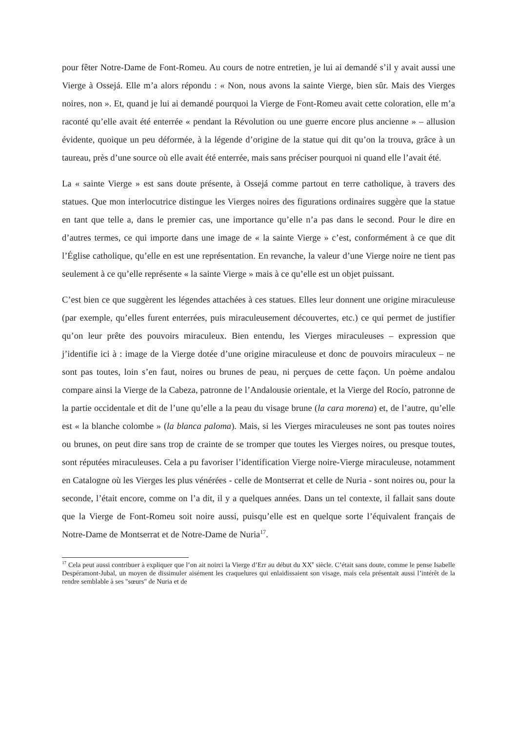pour fêter Notre-Dame de Font-Romeu. Au cours de notre entretien, je lui ai demandé s’il y avait aussi une Vierge à Ossejá. Elle m’a alors répondu : « Non, nous avons la sainte Vierge, bien sûr. Mais des Vierges noires, non ». Et, quand je lui ai demandé pourquoi la Vierge de Font-Romeu avait cette coloration, elle m’a raconté qu’elle avait été enterrée « pendant la Révolution ou une guerre encore plus ancienne » – allusion évidente, quoique un peu déformée, à la légende d’origine de la statue qui dit qu’on la trouva, grâce à un taureau, près d’une source où elle avait été enterrée, mais sans préciser pourquoi ni quand elle l’avait été.
La « sainte Vierge » est sans doute présente, à Ossejá comme partout en terre catholique, à travers des statues. Que mon interlocutrice distingue les Vierges noires des figurations ordinaires suggère que la statue en tant que telle a, dans le premier cas, une importance qu’elle n’a pas dans le second. Pour le dire en d’autres termes, ce qui importe dans une image de « la sainte Vierge » c’est, conformément à ce que dit l’Église catholique, qu’elle en est une représentation. En revanche, la valeur d’une Vierge noire ne tient pas seulement à ce qu’elle représente « la sainte Vierge » mais à ce qu’elle est un objet puissant.
C’est bien ce que suggèrent les légendes attachées à ces statues. Elles leur donnent une origine miraculeuse (par exemple, qu’elles furent enterrées, puis miraculeusement découvertes, etc.) ce qui permet de justifier qu’on leur prête des pouvoirs miraculeux. Bien entendu, les Vierges miraculeuses – expression que j’identifie ici à : image de la Vierge dotée d’une origine miraculeuse et donc de pouvoirs miraculeux – ne sont pas toutes, loin s’en faut, noires ou brunes de peau, ni perçues de cette façon. Un poème andalou compare ainsi la Vierge de la Cabeza, patronne de l’Andalousie orientale, et la Vierge del Rocío, patronne de la partie occidentale et dit de l’une qu’elle a la peau du visage brune (la cara morena) et, de l’autre, qu’elle est « la blanche colombe » (la blanca paloma). Mais, si les Vierges miraculeuses ne sont pas toutes noires ou brunes, on peut dire sans trop de crainte de se tromper que toutes les Vierges noires, ou presque toutes, sont réputées miraculeuses. Cela a pu favoriser l’identification Vierge noire-Vierge miraculeuse, notamment en Catalogne où les Vierges les plus vénérées - celle de Montserrat et celle de Nuria - sont noires ou, pour la seconde, l’était encore, comme on l’a dit, il y a quelques années. Dans un tel contexte, il fallait sans doute que la Vierge de Font-Romeu soit noire aussi, puisqu’elle est en quelque sorte l’équivalent français de Notre-Dame de Montserrat et de Notre-Dame de Nuria<sup>17</sup>.
<sup>17</sup> Cela peut aussi contribuer à expliquer que l’on ait noirci la Vierge d’Err au début du XX<sup>e</sup> siècle. C’était sans doute, comme le pense Isabelle Despéramont-Jubal, un moyen de dissimuler aisément les craquelures qui enlaidissaient son visage, mais cela présentait aussi l’intérêt de la rendre semblable à ses "sœurs" de Nuria et de